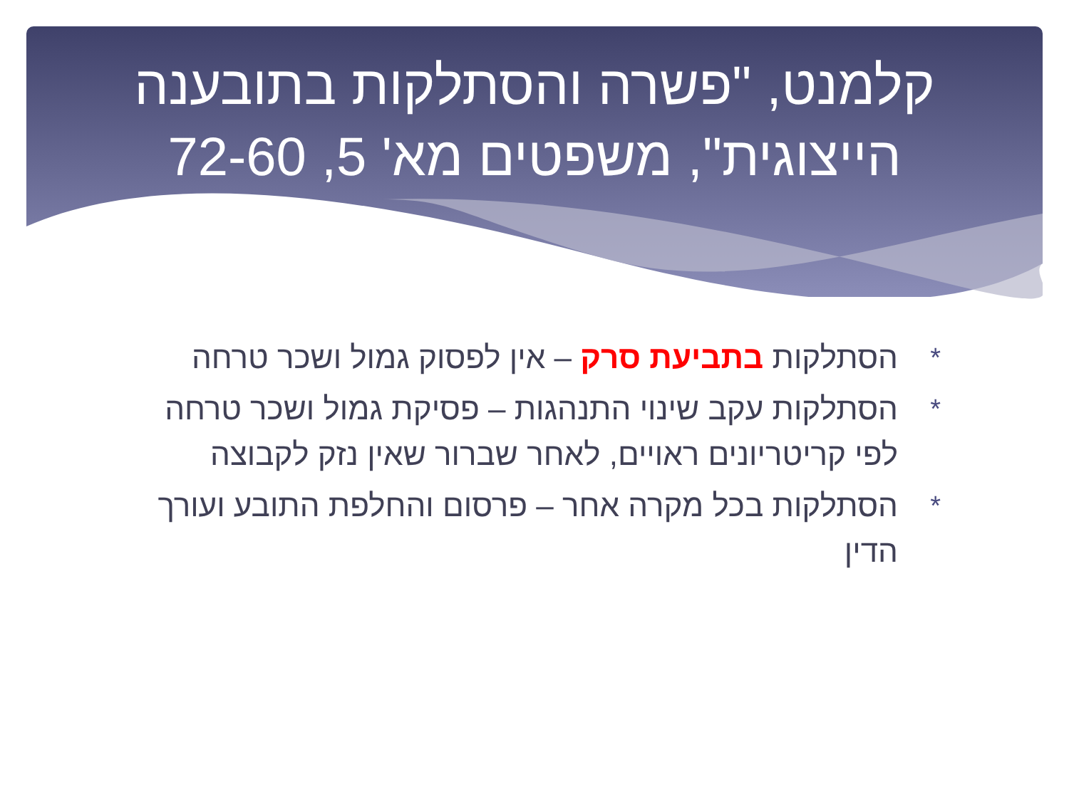קלמנט, "פשרה והסתלקות בתובענה
הייצוגית", משפטים מא' 5, 72-60
* הסתלקות בתביעת סרק – אין לפסוק גמול ושכר טרחה
* הסתלקות עקב שינוי התנהגות – פסיקת גמול ושכר טרחה לפי קריטריונים ראויים, לאחר שברור שאין נזק לקבוצה
* הסתלקות בכל מקרה אחר – פרסום והחלפת התובע ועורך הדין